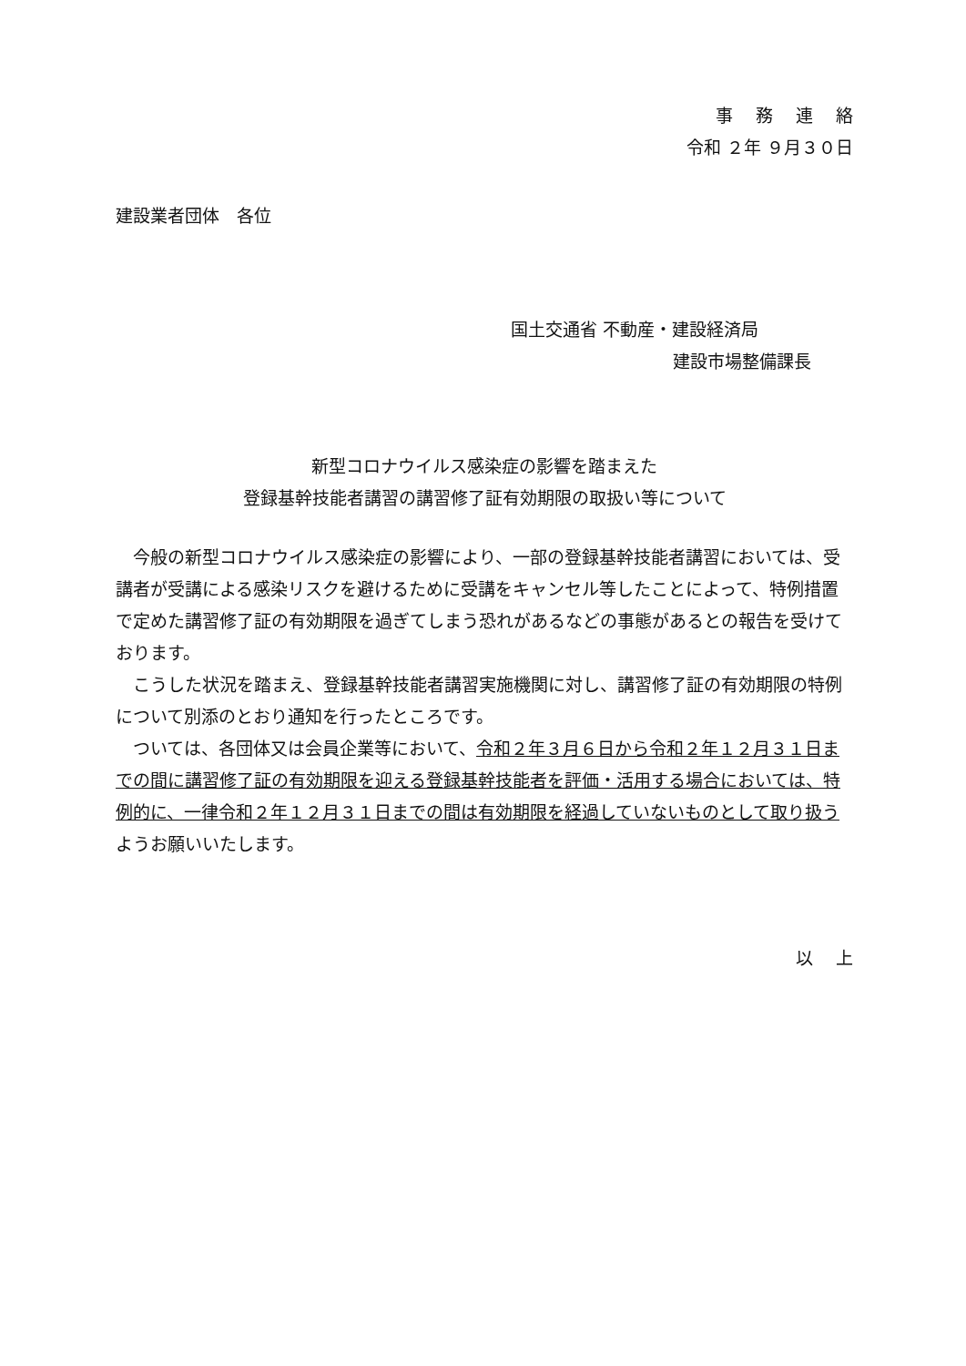事　 務 　連 　絡
令和 ２年 ９月３０日
建設業者団体　各位
国土交通省 不動産・建設経済局
建設市場整備課長
新型コロナウイルス感染症の影響を踏まえた
登録基幹技能者講習の講習修了証有効期限の取扱い等について
　今般の新型コロナウイルス感染症の影響により、一部の登録基幹技能者講習においては、受講者が受講による感染リスクを避けるために受講をキャンセル等したことによって、特例措置で定めた講習修了証の有効期限を過ぎてしまう恐れがあるなどの事態があるとの報告を受けております。
　こうした状況を踏まえ、登録基幹技能者講習実施機関に対し、講習修了証の有効期限の特例について別添のとおり通知を行ったところです。
　ついては、各団体又は会員企業等において、令和２年３月６日から令和２年１２月３１日までの間に講習修了証の有効期限を迎える登録基幹技能者を評価・活用する場合においては、特例的に、一律令和２年１２月３１日までの間は有効期限を経過していないものとして取り扱うようお願いいたします。
以　 上